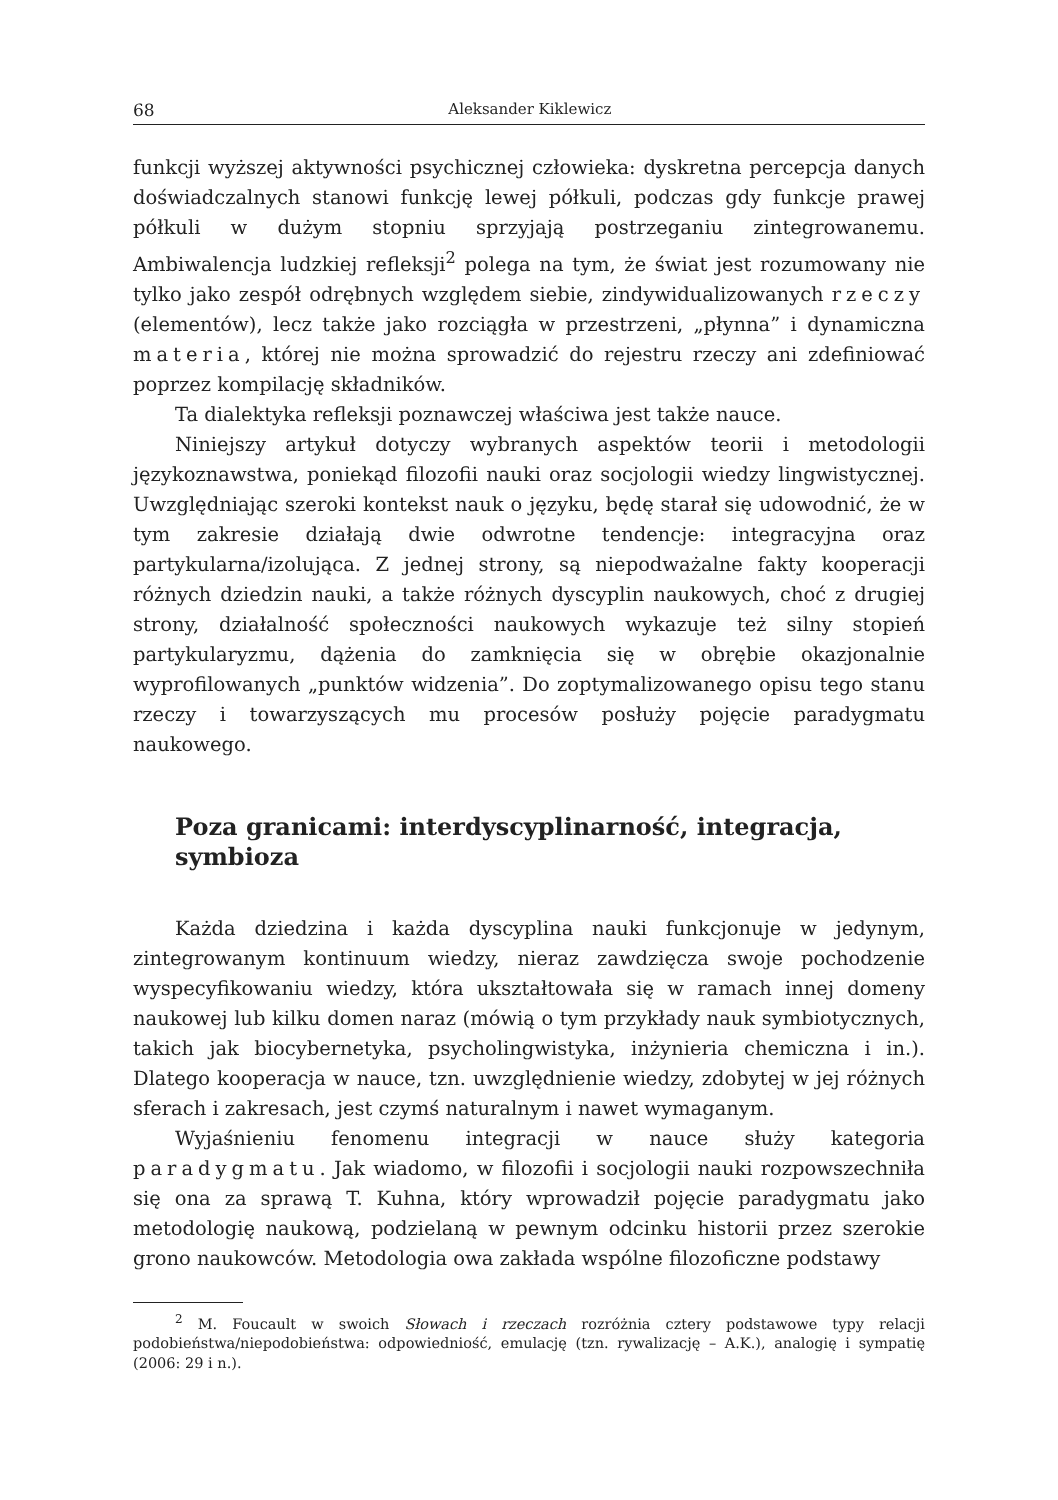68 Aleksander Kiklewicz
funkcji wyższej aktywności psychicznej człowieka: dyskretna percepcja danych doświadczalnych stanowi funkcję lewej półkuli, podczas gdy funkcje prawej półkuli w dużym stopniu sprzyjają postrzeganiu zintegrowanemu. Ambiwalencja ludzkiej refleksji<sup>2</sup> polega na tym, że świat jest rozumowany nie tylko jako zespół odrębnych względem siebie, zindywidualizowanych rzeczy (elementów), lecz także jako rozciągła w przestrzeni, „płynna” i dynamiczna materia, której nie można sprowadzić do rejestru rzeczy ani zdefiniować poprzez kompilację składników.
Ta dialektyka refleksji poznawczej właściwa jest także nauce.
Niniejszy artykuł dotyczy wybranych aspektów teorii i metodologii językoznawstwa, poniekąd filozofii nauki oraz socjologii wiedzy lingwistycznej. Uwzględniając szeroki kontekst nauk o języku, będę starał się udowodnić, że w tym zakresie działają dwie odwrotne tendencje: integracyjna oraz partykularna/izolująca. Z jednej strony, są niepodważalne fakty kooperacji różnych dziedzin nauki, a także różnych dyscyplin naukowych, choć z drugiej strony, działalność społeczności naukowych wykazuje też silny stopień partykularyzmu, dążenia do zamknięcia się w obrębie okazjonalnie wyprofilowanych „punktów widzenia”. Do zoptymalizowanego opisu tego stanu rzeczy i towarzyszących mu procesów posłuży pojęcie paradygmatu naukowego.
Poza granicami: interdyscyplinarność, integracja, symbioza
Każda dziedzina i każda dyscyplina nauki funkcjonuje w jedynym, zintegrowanym kontinuum wiedzy, nieraz zawdzięcza swoje pochodzenie wyspecyfikowaniu wiedzy, która ukształtowała się w ramach innej domeny naukowej lub kilku domen naraz (mówią o tym przykłady nauk symbiotycznych, takich jak biocybernetyka, psycholingwistyka, inżynieria chemiczna i in.). Dlatego kooperacja w nauce, tzn. uwzględnienie wiedzy, zdobytej w jej różnych sferach i zakresach, jest czymś naturalnym i nawet wymaganym.
Wyjaśnieniu fenomenu integracji w nauce służy kategoria paradygmatu. Jak wiadomo, w filozofii i socjologii nauki rozpowszechniła się ona za sprawą T. Kuhna, który wprowadził pojęcie paradygmatu jako metodologię naukową, podzielaną w pewnym odcinku historii przez szerokie grono naukowców. Metodologia owa zakłada wspólne filozoficzne podstawy
<sup>2</sup> M. Foucault w swoich Słowach i rzeczach rozróżnia cztery podstawowe typy relacji podobieństwa/niepodobieństwa: odpowiedniość, emulację (tzn. rywalizację – A.K.), analogię i sympatię (2006: 29 i n.).